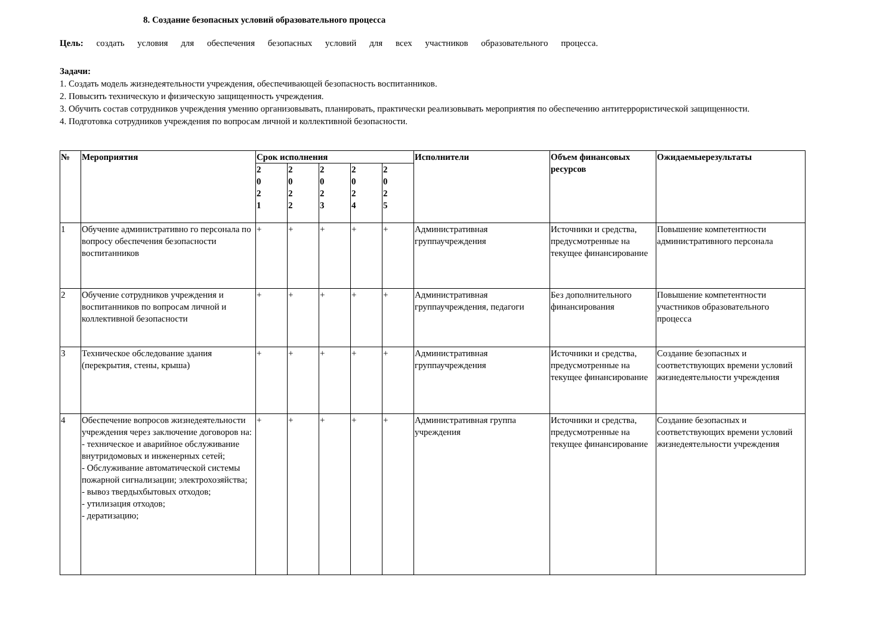8. Создание безопасных условий образовательного процесса
Цель: создать условия для обеспечения безопасных условий для всех участников образовательного процесса.
Задачи:
1. Создать модель жизнедеятельности учреждения, обеспечивающей безопасность воспитанников.
2. Повысить техническую и физическую защищенность учреждения.
3. Обучить состав сотрудников учреждения умению организовывать, планировать, практически реализовывать мероприятия по обеспечению антитеррористической защищенности.
4. Подготовка сотрудников учреждения по вопросам личной и коллективной безопасности.
| № | Мероприятия | Срок исполнения | | | | | Исполнители | Объем финансовых ресурсов | Ожидаемыерезультаты |
| --- | --- | --- | --- | --- | --- | --- | --- | --- | --- |
| | | 2 0 2 1 | 2 0 2 2 | 2 0 2 3 | 2 0 2 4 | 2 0 2 5 | | | |
| 1 | Обучение административно го персонала по вопросу обеспечения безопасности воспитанников | + | + | + | + | + | Административная группаучреждения | Источники и средства, предусмотренные на текущее финансирование | Повышение компетентности административного персонала |
| 2 | Обучение сотрудников учреждения и воспитанников по вопросам личной и коллективной безопасности | + | + | + | + | + | Административная группаучреждения, педагоги | Без дополнительного финансирования | Повышение компетентности участников образовательного процесса |
| 3 | Техническое обследование здания (перекрытия, стены, крыша) | + | + | + | + | + | Административная группаучреждения | Источники и средства, предусмотренные на текущее финансирование | Создание безопасных и соответствующих времени условий жизнедеятельности учреждения |
| 4 | Обеспечение вопросов жизнедеятельности учреждения через заключение договоров на: - техническое и аварийное обслуживание внутридомовых и инженерных сетей; - Обслуживание автоматической системы пожарной сигнализации; электрохозяйства; - вывоз твердыхбытовых отходов; - утилизация отходов; - дератизацию; | + | + | + | + | + | Административная группа учреждения | Источники и средства, предусмотренные на текущее финансирование | Создание безопасных и соответствующих времени условий жизнедеятельности учреждения |